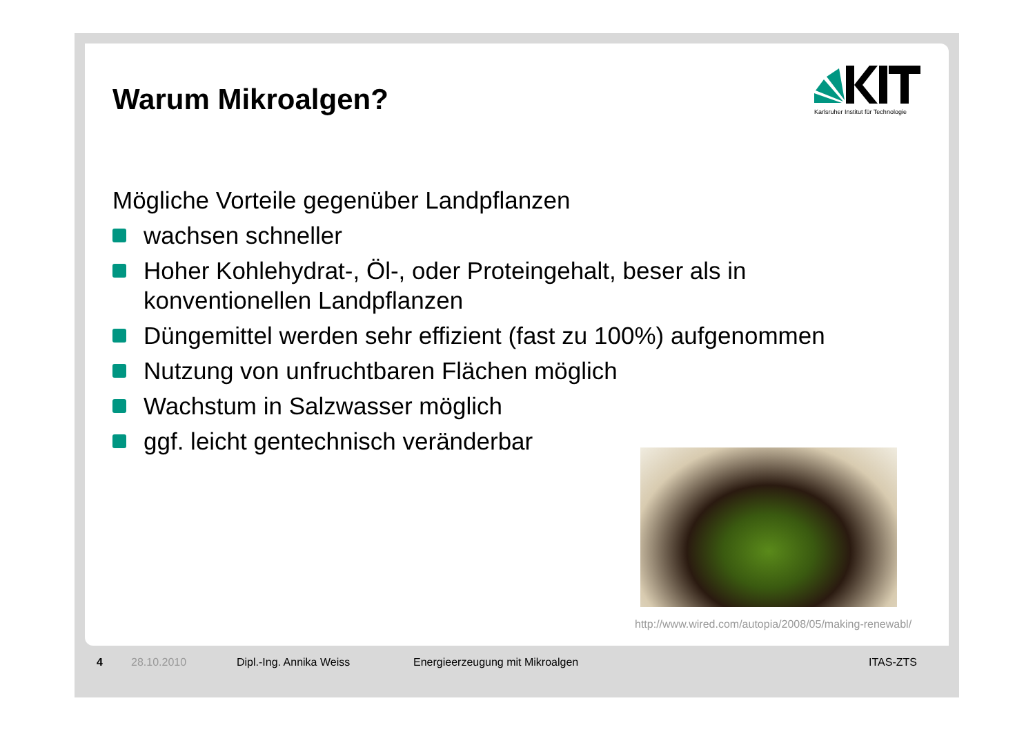Warum Mikroalgen?
Karlsruher Institut für Technologie
Mögliche Vorteile gegenüber Landpflanzen
wachsen schneller
Hoher Kohlehydrat-, Öl-, oder Proteingehalt, beser als in konventionellen Landpflanzen
Düngemittel werden sehr effizient (fast zu 100%) aufgenommen
Nutzung von unfruchtbaren Flächen möglich
Wachstum in Salzwasser möglich
ggf. leicht gentechnisch veränderbar
http://www.wired.com/autopia/2008/05/making-renewabl/
4 28.10.2010 Dipl.-Ing. Annika Weiss Energieerzeugung mit Mikroalgen ITAS-ZTS